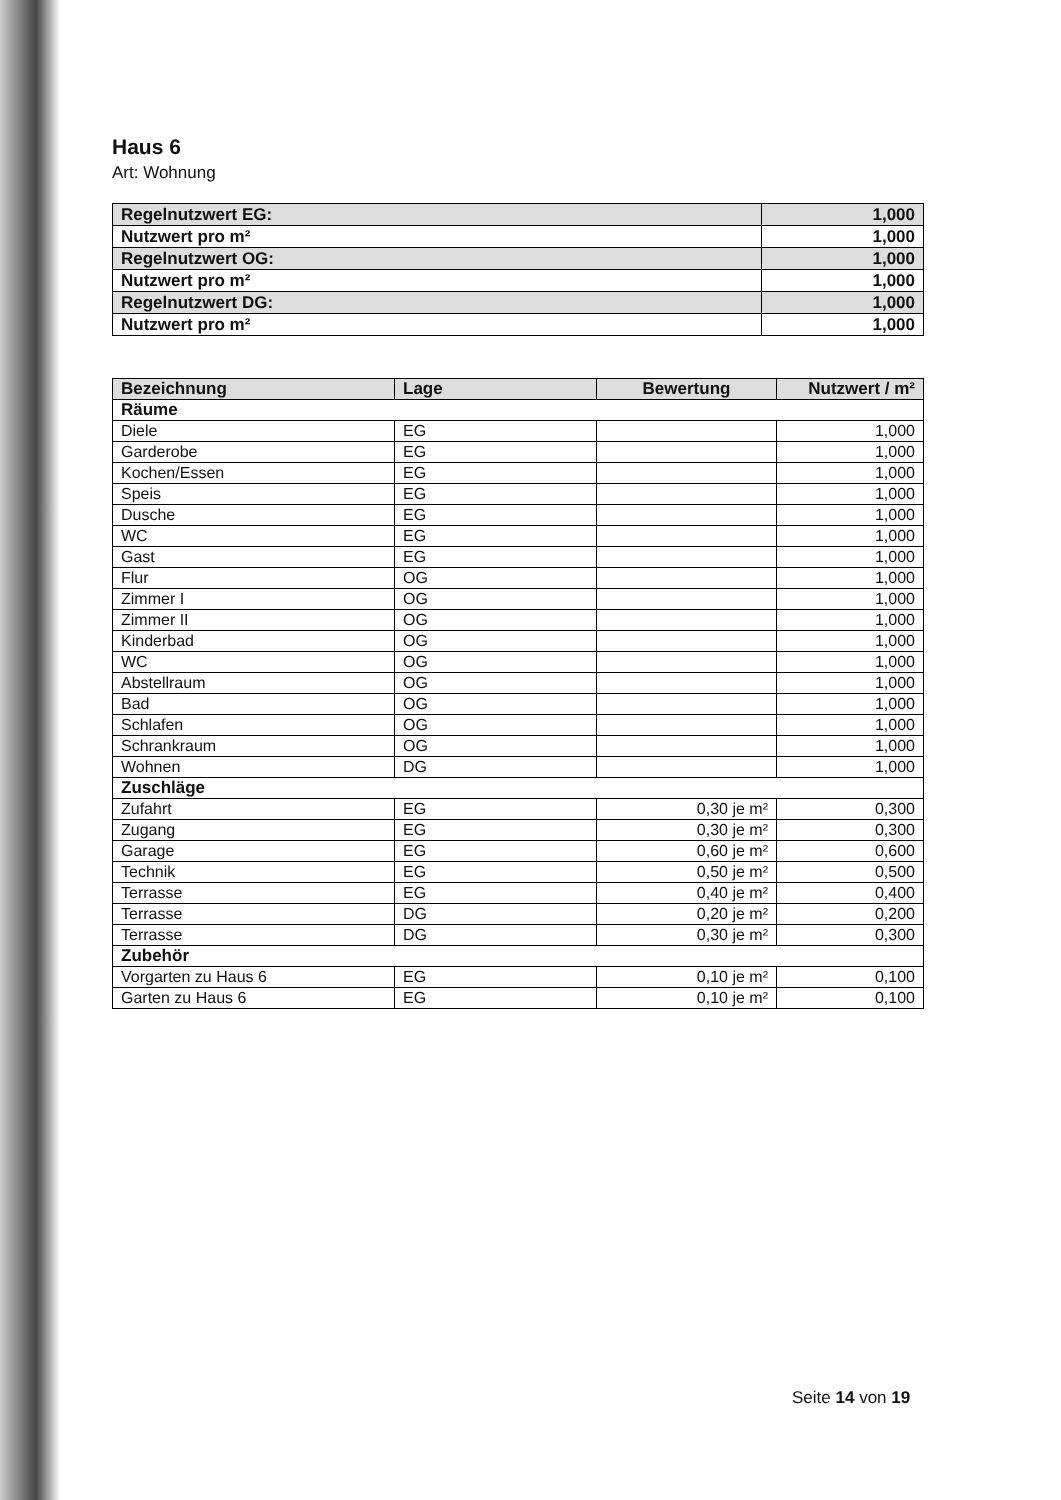Haus 6
Art: Wohnung
| Regelnutzwert EG: | 1,000 |
| Nutzwert pro m² | 1,000 |
| Regelnutzwert OG: | 1,000 |
| Nutzwert pro m² | 1,000 |
| Regelnutzwert DG: | 1,000 |
| Nutzwert pro m² | 1,000 |
| Bezeichnung | Lage | Bewertung | Nutzwert / m² |
| --- | --- | --- | --- |
| Räume | | | |
| Diele | EG | | 1,000 |
| Garderobe | EG | | 1,000 |
| Kochen/Essen | EG | | 1,000 |
| Speis | EG | | 1,000 |
| Dusche | EG | | 1,000 |
| WC | EG | | 1,000 |
| Gast | EG | | 1,000 |
| Flur | OG | | 1,000 |
| Zimmer I | OG | | 1,000 |
| Zimmer II | OG | | 1,000 |
| Kinderbad | OG | | 1,000 |
| WC | OG | | 1,000 |
| Abstellraum | OG | | 1,000 |
| Bad | OG | | 1,000 |
| Schlafen | OG | | 1,000 |
| Schrankraum | OG | | 1,000 |
| Wohnen | DG | | 1,000 |
| Zuschläge | | | |
| Zufahrt | EG | 0,30 je m² | 0,300 |
| Zugang | EG | 0,30 je m² | 0,300 |
| Garage | EG | 0,60 je m² | 0,600 |
| Technik | EG | 0,50 je m² | 0,500 |
| Terrasse | EG | 0,40 je m² | 0,400 |
| Terrasse | DG | 0,20 je m² | 0,200 |
| Terrasse | DG | 0,30 je m² | 0,300 |
| Zubehör | | | |
| Vorgarten zu Haus 6 | EG | 0,10 je m² | 0,100 |
| Garten zu Haus 6 | EG | 0,10 je m² | 0,100 |
Seite 14 von 19